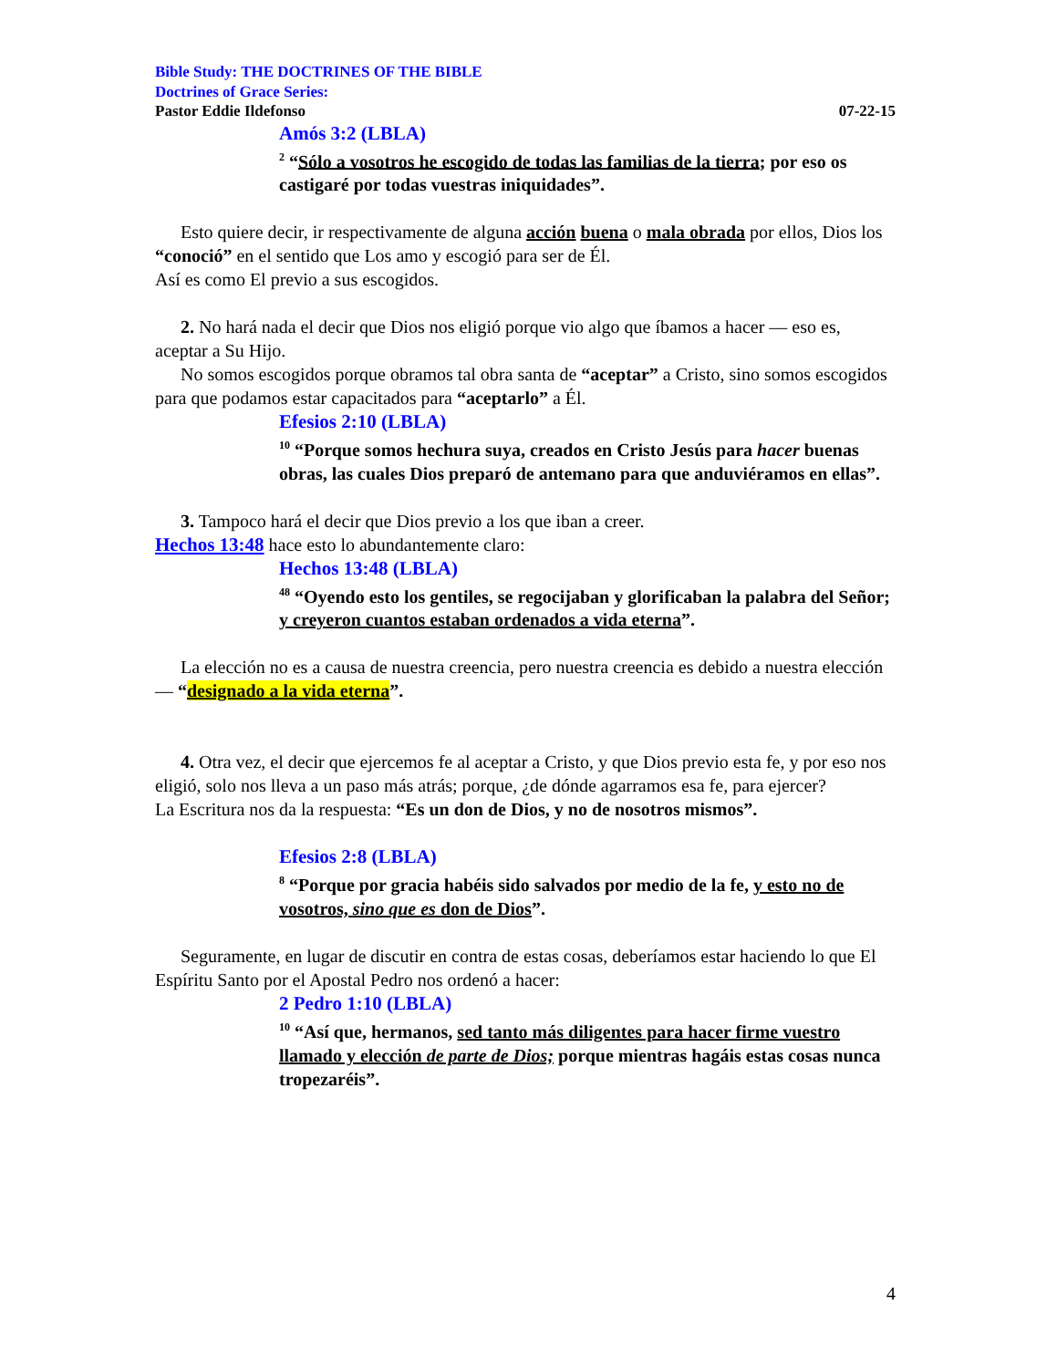Bible Study: THE DOCTRINES OF THE BIBLE
Doctrines of Grace Series:
Pastor Eddie Ildefonso 07-22-15
Amós 3:2 (LBLA)
<sup>2</sup> “Sólo a vosotros he escogido de todas las familias de la tierra; por eso os castigaré por todas vuestras iniquidades”.
Esto quiere decir, ir respectivamente de alguna acción buena o mala obrada por ellos, Dios los “conoció” en el sentido que Los amo y escogió para ser de Él.
Así es como El previo a sus escogidos.
2. No hará nada el decir que Dios nos eligió porque vio algo que íbamos a hacer — eso es, aceptar a Su Hijo.
No somos escogidos porque obramos tal obra santa de “aceptar” a Cristo, sino somos escogidos para que podamos estar capacitados para “aceptarlo” a Él.
Efesios 2:10 (LBLA)
<sup>10</sup> “Porque somos hechura suya, creados en Cristo Jesús para hacer buenas obras, las cuales Dios preparó de antemano para que anduviéramos en ellas”.
3. Tampoco hará el decir que Dios previo a los que iban a creer.
Hechos 13:48 hace esto lo abundantemente claro:
Hechos 13:48 (LBLA)
<sup>48</sup> “Oyendo esto los gentiles, se regocijaban y glorificaban la palabra del Señor; y creyeron cuantos estaban ordenados a vida eterna”.
La elección no es a causa de nuestra creencia, pero nuestra creencia es debido a nuestra elección — “designado a la vida eterna”.
4. Otra vez, el decir que ejercemos fe al aceptar a Cristo, y que Dios previo esta fe, y por eso nos eligió, solo nos lleva a un paso más atrás; porque, ¿de dónde agarramos esa fe, para ejercer?
La Escritura nos da la respuesta: “Es un don de Dios, y no de nosotros mismos”.
Efesios 2:8 (LBLA)
<sup>8</sup> “Porque por gracia habéis sido salvados por medio de la fe, y esto no de vosotros, sino que es don de Dios”.
Seguramente, en lugar de discutir en contra de estas cosas, deberíamos estar haciendo lo que El Espíritu Santo por el Apostal Pedro nos ordenó a hacer:
2 Pedro 1:10 (LBLA)
<sup>10</sup> “Así que, hermanos, sed tanto más diligentes para hacer firme vuestro llamado y elección de parte de Dios; porque mientras hagáis estas cosas nunca tropezaréis”.
4